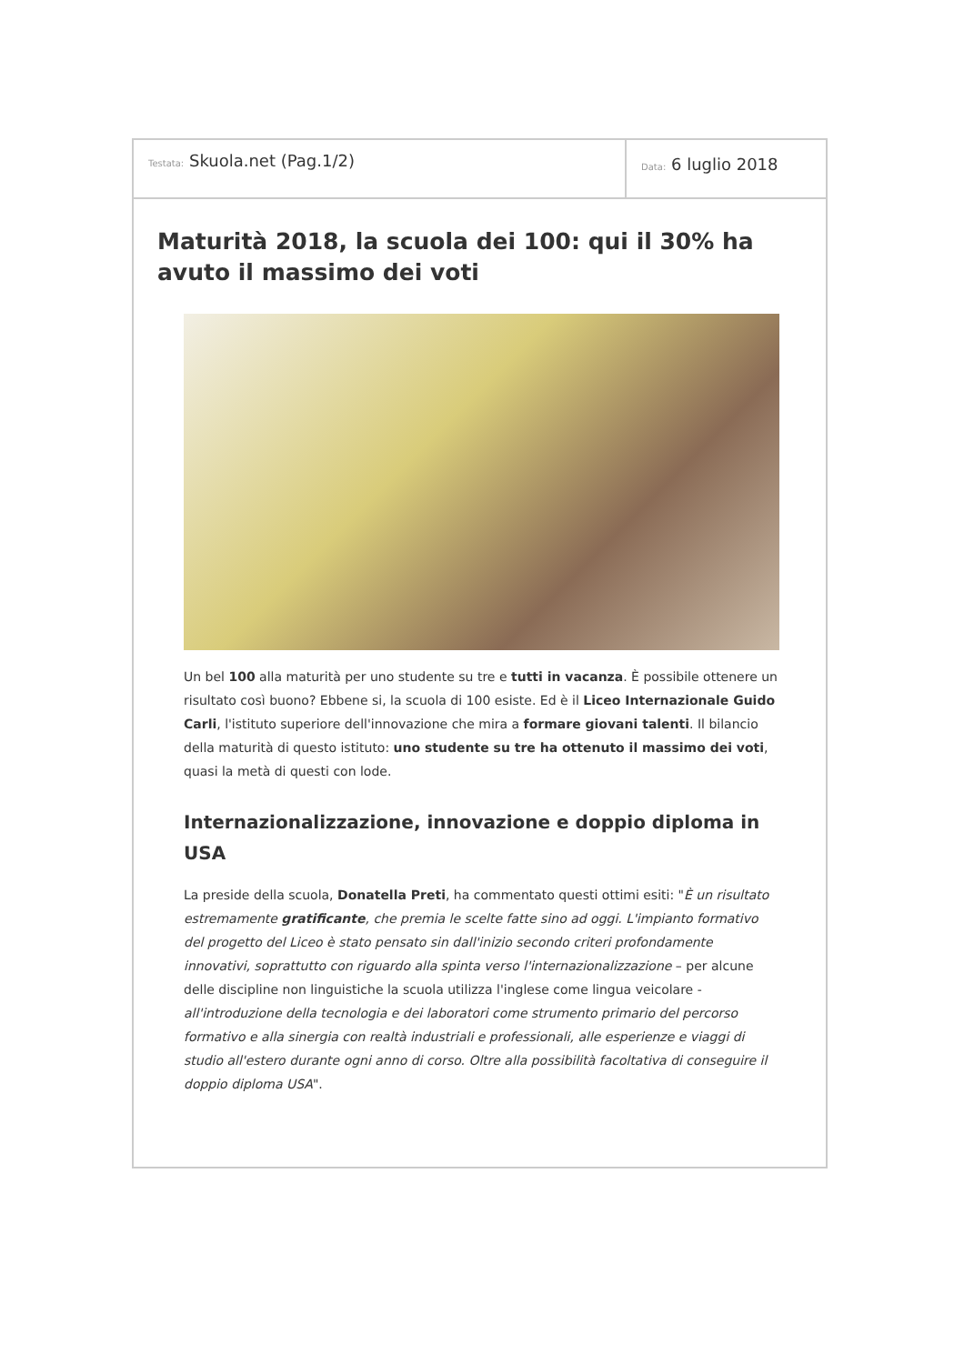Testata: Skuola.net (Pag.1/2)
Data: 6 luglio 2018
Maturità 2018, la scuola dei 100: qui il 30% ha avuto il massimo dei voti
Un bel 100 alla maturità per uno studente su tre e tutti in vacanza. È possibile ottenere un risultato così buono? Ebbene si, la scuola di 100 esiste. Ed è il Liceo Internazionale Guido Carli, l'istituto superiore dell'innovazione che mira a formare giovani talenti. Il bilancio della maturità di questo istituto: uno studente su tre ha ottenuto il massimo dei voti, quasi la metà di questi con lode.
Internazionalizzazione, innovazione e doppio diploma in USA
La preside della scuola, Donatella Preti, ha commentato questi ottimi esiti: "È un risultato estremamente gratificante, che premia le scelte fatte sino ad oggi. L'impianto formativo del progetto del Liceo è stato pensato sin dall'inizio secondo criteri profondamente innovativi, soprattutto con riguardo alla spinta verso l'internazionalizzazione – per alcune delle discipline non linguistiche la scuola utilizza l'inglese come lingua veicolare - all'introduzione della tecnologia e dei laboratori come strumento primario del percorso formativo e alla sinergia con realtà industriali e professionali, alle esperienze e viaggi di studio all'estero durante ogni anno di corso. Oltre alla possibilità facoltativa di conseguire il doppio diploma USA".